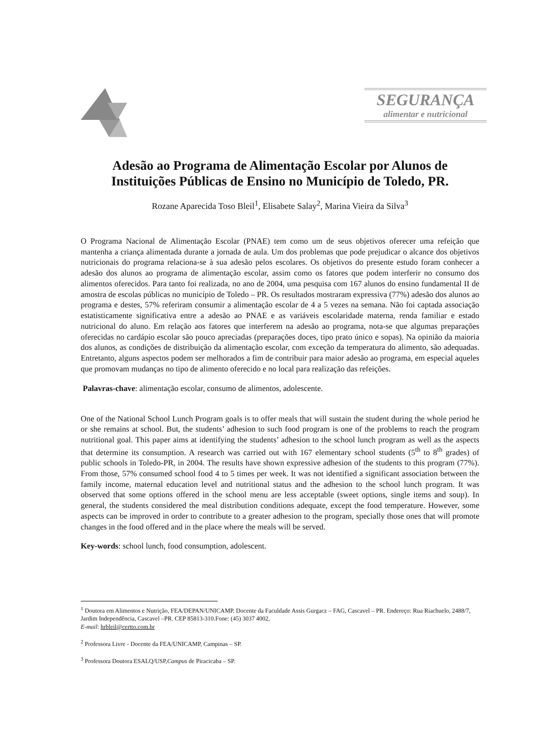SEGURANÇA
alimentar e nutricional
Adesão ao Programa de Alimentação Escolar por Alunos de Instituições Públicas de Ensino no Município de Toledo, PR.
Rozane Aparecida Toso Bleil<sup>1</sup>, Elisabete Salay<sup>2</sup>, Marina Vieira da Silva<sup>3</sup>
O Programa Nacional de Alimentação Escolar (PNAE) tem como um de seus objetivos oferecer uma refeição que mantenha a criança alimentada durante a jornada de aula. Um dos problemas que pode prejudicar o alcance dos objetivos nutricionais do programa relaciona-se à sua adesão pelos escolares. Os objetivos do presente estudo foram conhecer a adesão dos alunos ao programa de alimentação escolar, assim como os fatores que podem interferir no consumo dos alimentos oferecidos. Para tanto foi realizada, no ano de 2004, uma pesquisa com 167 alunos do ensino fundamental II de amostra de escolas públicas no município de Toledo – PR. Os resultados mostraram expressiva (77%) adesão dos alunos ao programa e destes, 57% referiram consumir a alimentação escolar de 4 a 5 vezes na semana. Não foi captada associação estatisticamente significativa entre a adesão ao PNAE e as variáveis escolaridade materna, renda familiar e estado nutricional do aluno. Em relação aos fatores que interferem na adesão ao programa, nota-se que algumas preparações oferecidas no cardápio escolar são pouco apreciadas (preparações doces, tipo prato único e sopas). Na opinião da maioria dos alunos, as condições de distribuição da alimentação escolar, com exceção da temperatura do alimento, são adequadas. Entretanto, alguns aspectos podem ser melhorados a fim de contribuir para maior adesão ao programa, em especial aqueles que promovam mudanças no tipo de alimento oferecido e no local para realização das refeições.
Palavras-chave: alimentação escolar, consumo de alimentos, adolescente.
One of the National School Lunch Program goals is to offer meals that will sustain the student during the whole period he or she remains at school. But, the students’ adhesion to such food program is one of the problems to reach the program nutritional goal. This paper aims at identifying the students’ adhesion to the school lunch program as well as the aspects that determine its consumption. A research was carried out with 167 elementary school students (5<sup>th</sup> to 8<sup>th</sup> grades) of public schools in Toledo-PR, in 2004. The results have shown expressive adhesion of the students to this program (77%). From those, 57% consumed school food 4 to 5 times per week. It was not identified a significant association between the family income, maternal education level and nutritional status and the adhesion to the school lunch program. It was observed that some options offered in the school menu are less acceptable (sweet options, single items and soup). In general, the students considered the meal distribution conditions adequate, except the food temperature. However, some aspects can be improved in order to contribute to a greater adhesion to the program, specially those ones that will promote changes in the food offered and in the place where the meals will be served.
Key-words: school lunch, food consumption, adolescent.
<sup>1</sup> Doutora em Alimentos e Nutrição, FEA/DEPAN/UNICAMP. Docente da Faculdade Assis Gurgacz – FAG, Cascavel – PR. Endereço: Rua Riachuelo, 2488/7, Jardim Independência, Cascavel –PR. CEP 85813-310.Fone: (45) 3037 4002,
E-mail: hrbleil@certto.com.br
<sup>2</sup> Professora Livre - Docente da FEA/UNICAMP, Campinas – SP.
<sup>3</sup> Professora Doutora ESALQ/USP,Campus de Piracicaba – SP.